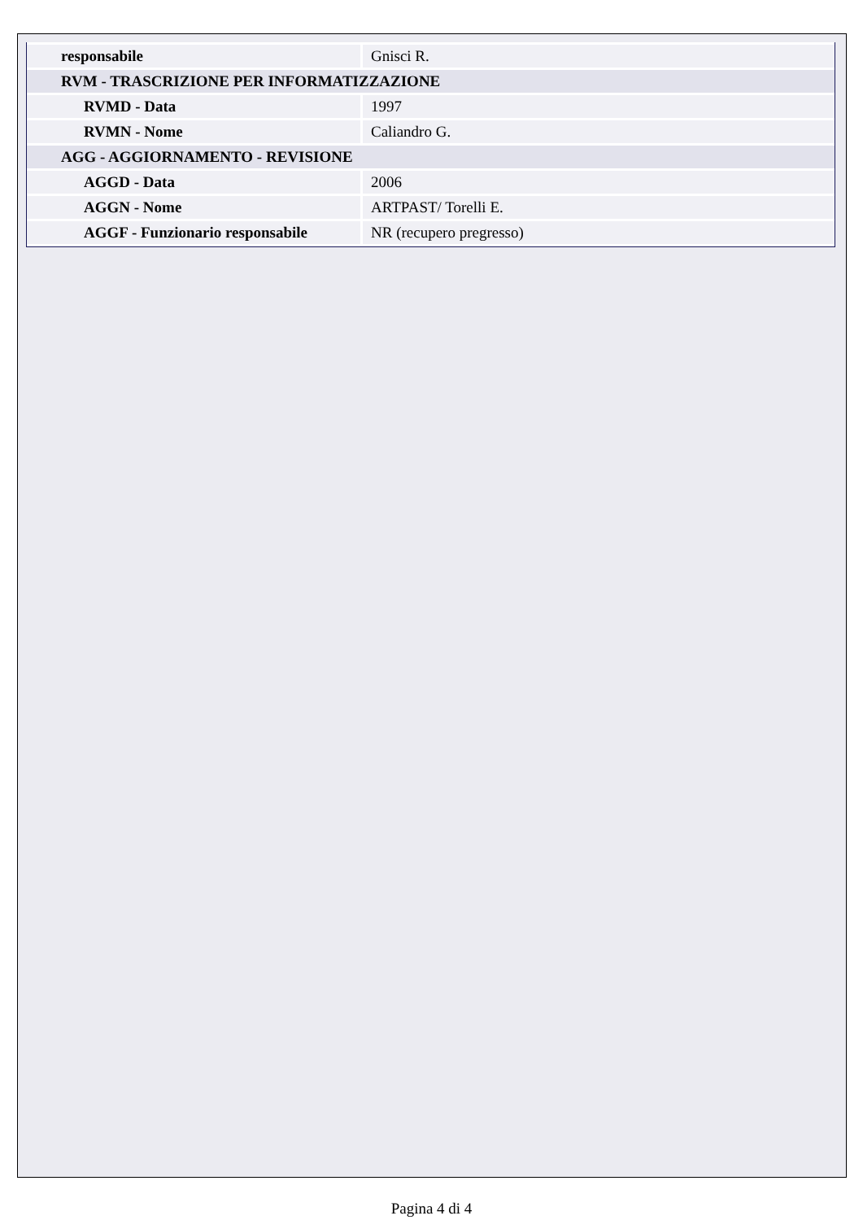| responsabile | Gnisci R. |
| RVM - TRASCRIZIONE PER INFORMATIZZAZIONE | |
| RVMD - Data | 1997 |
| RVMN - Nome | Caliandro G. |
| AGG - AGGIORNAMENTO - REVISIONE | |
| AGGD - Data | 2006 |
| AGGN - Nome | ARTPAST/ Torelli E. |
| AGGF - Funzionario responsabile | NR (recupero pregresso) |
Pagina 4 di 4